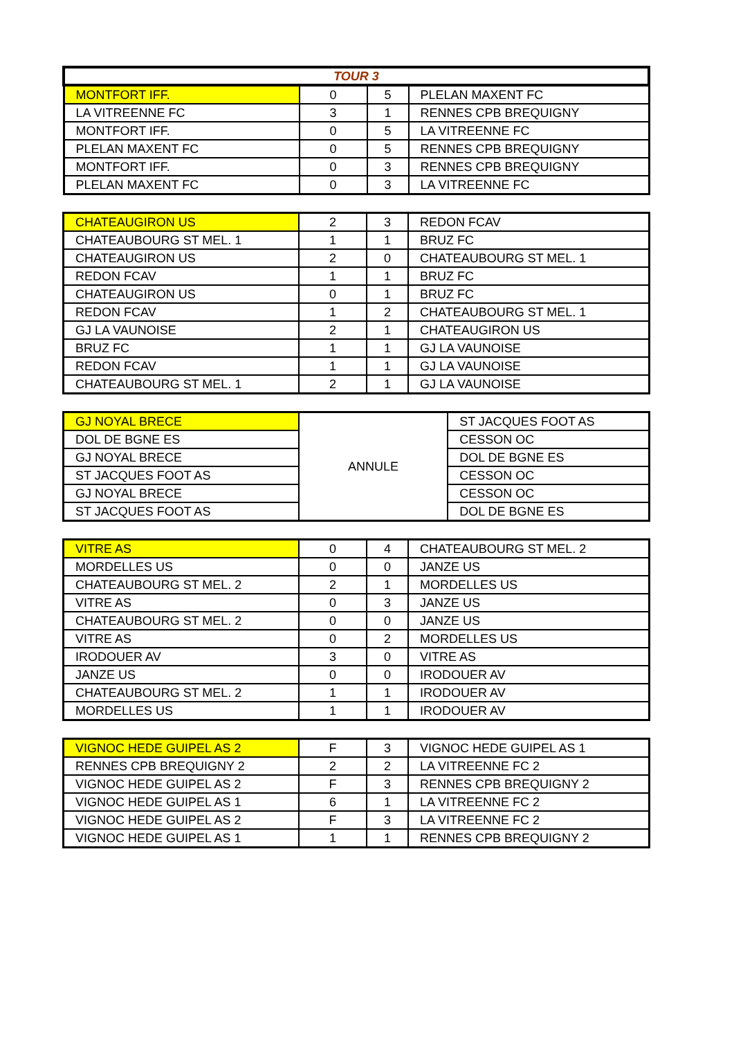| TOUR 3 | | | |
| MONTFORT IFF. | 0 | 5 | PLELAN MAXENT FC |
| LA VITREENNE FC | 3 | 1 | RENNES CPB BREQUIGNY |
| MONTFORT IFF. | 0 | 5 | LA VITREENNE FC |
| PLELAN MAXENT FC | 0 | 5 | RENNES CPB BREQUIGNY |
| MONTFORT IFF. | 0 | 3 | RENNES CPB BREQUIGNY |
| PLELAN MAXENT FC | 0 | 3 | LA VITREENNE FC |
| CHATEAUGIRON US | 2 | 3 | REDON FCAV |
| CHATEAUBOURG ST MEL. 1 | 1 | 1 | BRUZ FC |
| CHATEAUGIRON US | 2 | 0 | CHATEAUBOURG ST MEL. 1 |
| REDON FCAV | 1 | 1 | BRUZ FC |
| CHATEAUGIRON US | 0 | 1 | BRUZ FC |
| REDON FCAV | 1 | 2 | CHATEAUBOURG ST MEL. 1 |
| GJ LA VAUNOISE | 2 | 1 | CHATEAUGIRON US |
| BRUZ FC | 1 | 1 | GJ LA VAUNOISE |
| REDON FCAV | 1 | 1 | GJ LA VAUNOISE |
| CHATEAUBOURG ST MEL. 1 | 2 | 1 | GJ LA VAUNOISE |
| GJ NOYAL BRECE | ANNULE | ST JACQUES FOOT AS |
| DOL DE BGNE ES | | CESSON OC |
| GJ NOYAL BRECE | | DOL DE BGNE ES |
| ST JACQUES FOOT AS | | CESSON OC |
| GJ NOYAL BRECE | | CESSON OC |
| ST JACQUES FOOT AS | | DOL DE BGNE ES |
| VITRE AS | 0 | 4 | CHATEAUBOURG ST MEL. 2 |
| MORDELLES US | 0 | 0 | JANZE US |
| CHATEAUBOURG ST MEL. 2 | 2 | 1 | MORDELLES US |
| VITRE AS | 0 | 3 | JANZE US |
| CHATEAUBOURG ST MEL. 2 | 0 | 0 | JANZE US |
| VITRE AS | 0 | 2 | MORDELLES US |
| IRODOUER AV | 3 | 0 | VITRE AS |
| JANZE US | 0 | 0 | IRODOUER AV |
| CHATEAUBOURG ST MEL. 2 | 1 | 1 | IRODOUER AV |
| MORDELLES US | 1 | 1 | IRODOUER AV |
| VIGNOC HEDE GUIPEL AS 2 | F | 3 | VIGNOC HEDE GUIPEL AS 1 |
| RENNES CPB BREQUIGNY 2 | 2 | 2 | LA VITREENNE FC 2 |
| VIGNOC HEDE GUIPEL AS 2 | F | 3 | RENNES CPB BREQUIGNY 2 |
| VIGNOC HEDE GUIPEL AS 1 | 6 | 1 | LA VITREENNE FC 2 |
| VIGNOC HEDE GUIPEL AS 2 | F | 3 | LA VITREENNE FC 2 |
| VIGNOC HEDE GUIPEL AS 1 | 1 | 1 | RENNES CPB BREQUIGNY 2 |